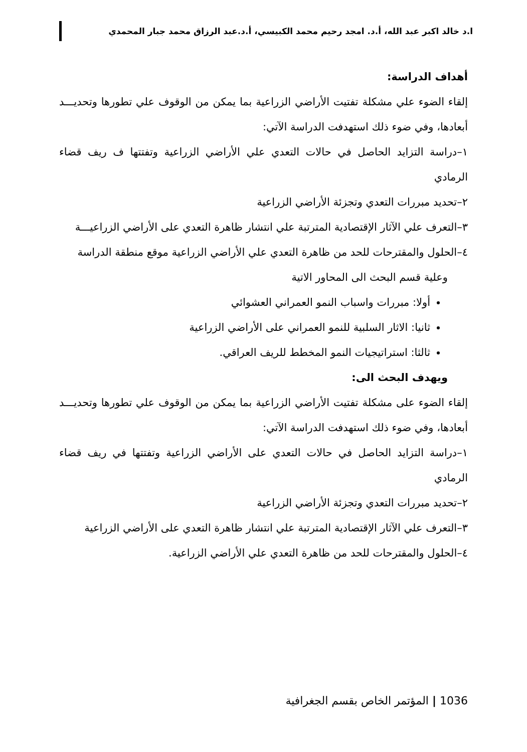ا.د خالد اكبر عبد الله، أ.د. امجد رحيم محمد الكبيسي، أ.د.عبد الرزاق محمد جبار المحمدي
أهداف الدراسة:
إلقاء الضوء علي مشكلة تفتيت الأراضي الزراعية بما يمكن من الوقوف علي تطورها وتحديـــد أبعادها، وفي ضوء ذلك استهدفت الدراسة الآتي:
١–دراسة التزايد الحاصل في حالات التعدي علي الأراضي الزراعية وتفتتها ف ريف قضاء الرمادي
٢–تحديد مبررات التعدي وتجزئة الأراضي الزراعية
٣–التعرف علي الآثار الإقتصادية المترتبة علي انتشار ظاهرة التعدي على الأراضي الزراعيـــة
٤–الحلول والمقترحات للحد من ظاهرة التعدي علي الأراضي الزراعية موقع منطقة الدراسة
وعلية قسم البحث الى المحاور الاتية
أولا: مبررات واسباب النمو العمراني العشوائي
ثانيا: الاثار السلبية للنمو العمراني على الأراضي الزراعية
ثالثا: استراتيجيات النمو المخطط للريف العراقي.
ويهدف البحث الى:
إلقاء الضوء على مشكلة تفتيت الأراضي الزراعية بما يمكن من الوقوف علي تطورها وتحديـــد أبعادها، وفي ضوء ذلك استهدفت الدراسة الآتي:
١–دراسة التزايد الحاصل في حالات التعدي على الأراضي الزراعية وتفتتها في ريف قضاء الرمادي
٢–تحديد مبررات التعدي وتجزئة الأراضي الزراعية
٣–التعرف علي الآثار الإقتصادية المترتبة علي انتشار ظاهرة التعدي على الأراضي الزراعية
٤–الحلول والمقترحات للحد من ظاهرة التعدي علي الأراضي الزراعية.
1036 | المؤتمر الخاص بقسم الجغرافية